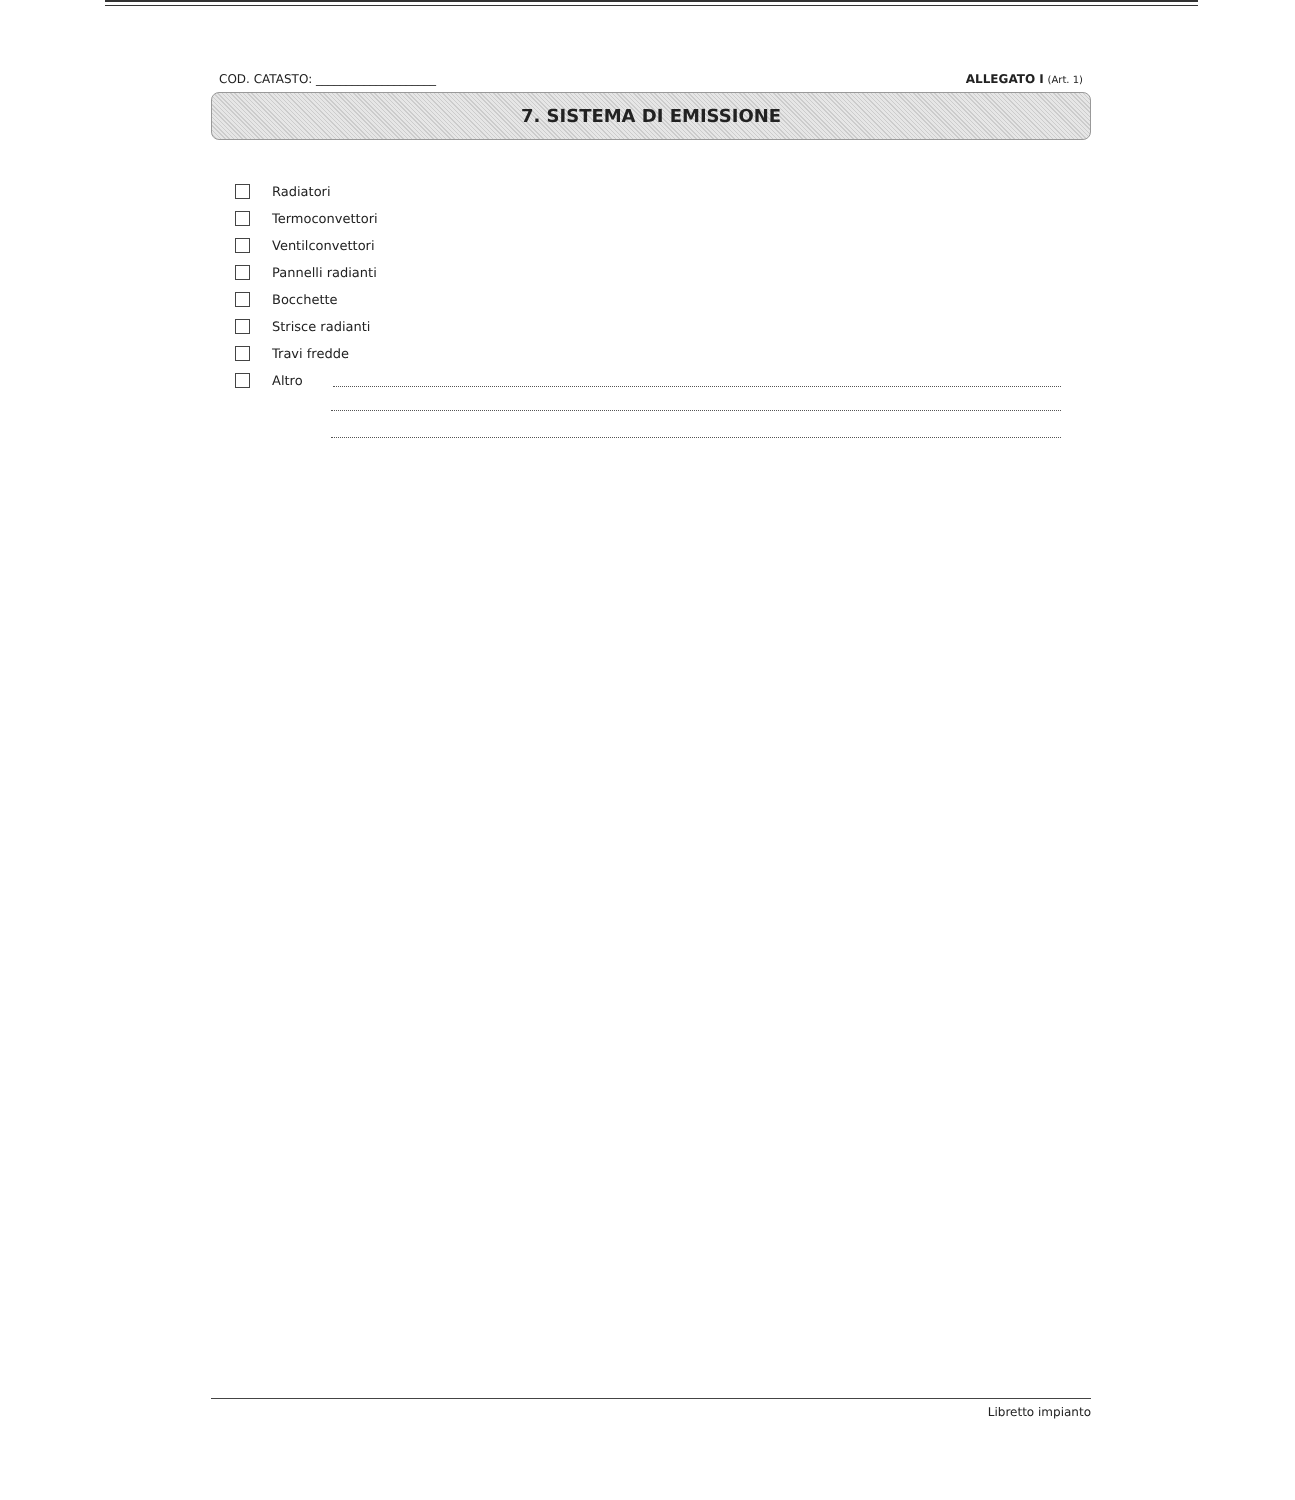COD. CATASTO: ____________________ ALLEGATO I (Art. 1)
7. SISTEMA DI EMISSIONE
Radiatori
Termoconvettori
Ventilconvettori
Pannelli radianti
Bocchette
Strisce radianti
Travi fredde
Altro
Libretto impianto